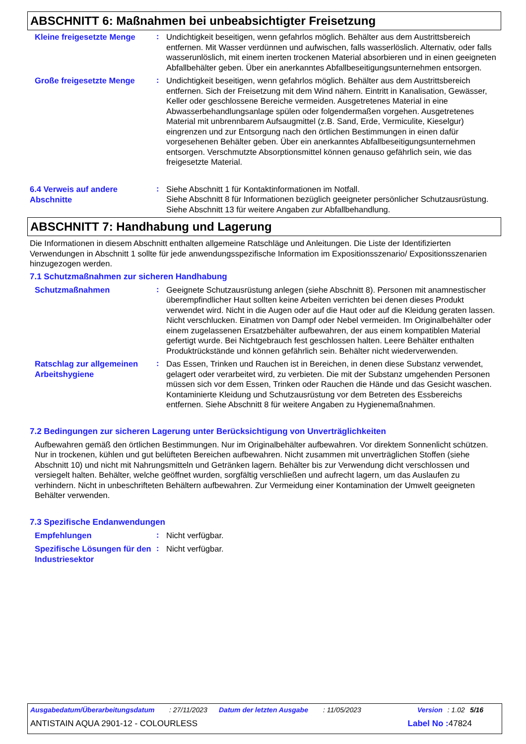ABSCHNITT 6: Maßnahmen bei unbeabsichtigter Freisetzung
Kleine freigesetzte Menge
:
Undichtigkeit beseitigen, wenn gefahrlos möglich. Behälter aus dem Austrittsbereich entfernen. Mit Wasser verdünnen und aufwischen, falls wasserlöslich. Alternativ, oder falls wasserunlöslich, mit einem inerten trockenen Material absorbieren und in einen geeigneten Abfallbehälter geben. Über ein anerkanntes Abfallbeseitigungsunternehmen entsorgen.
Große freigesetzte Menge
:
Undichtigkeit beseitigen, wenn gefahrlos möglich. Behälter aus dem Austrittsbereich entfernen. Sich der Freisetzung mit dem Wind nähern. Eintritt in Kanalisation, Gewässer, Keller oder geschlossene Bereiche vermeiden. Ausgetretenes Material in eine Abwasserbehandlungsanlage spülen oder folgendermaßen vorgehen. Ausgetretenes Material mit unbrennbarem Aufsaugmittel (z.B. Sand, Erde, Vermiculite, Kieselgur) eingrenzen und zur Entsorgung nach den örtlichen Bestimmungen in einen dafür vorgesehenen Behälter geben. Über ein anerkanntes Abfallbeseitigungsunternehmen entsorgen. Verschmutzte Absorptionsmittel können genauso gefährlich sein, wie das freigesetzte Material.
6.4 Verweis auf andere Abschnitte
:
Siehe Abschnitt 1 für Kontaktinformationen im Notfall.
Siehe Abschnitt 8 für Informationen bezüglich geeigneter persönlicher Schutzausrüstung.
Siehe Abschnitt 13 für weitere Angaben zur Abfallbehandlung.
ABSCHNITT 7: Handhabung und Lagerung
Die Informationen in diesem Abschnitt enthalten allgemeine Ratschläge und Anleitungen. Die Liste der Identifizierten Verwendungen in Abschnitt 1 sollte für jede anwendungsspezifische Information im Expositionsszenario/ Expositionsszenarien hinzugezogen werden.
7.1 Schutzmaßnahmen zur sicheren Handhabung
Schutzmaßnahmen
:
Geeignete Schutzausrüstung anlegen (siehe Abschnitt 8). Personen mit anamnestischer überempfindlicher Haut sollten keine Arbeiten verrichten bei denen dieses Produkt verwendet wird. Nicht in die Augen oder auf die Haut oder auf die Kleidung geraten lassen. Nicht verschlucken. Einatmen von Dampf oder Nebel vermeiden. Im Originalbehälter oder einem zugelassenen Ersatzbehälter aufbewahren, der aus einem kompatiblen Material gefertigt wurde. Bei Nichtgebrauch fest geschlossen halten. Leere Behälter enthalten Produktrückstände und können gefährlich sein. Behälter nicht wiederverwenden.
Ratschlag zur allgemeinen Arbeitshygiene
:
Das Essen, Trinken und Rauchen ist in Bereichen, in denen diese Substanz verwendet, gelagert oder verarbeitet wird, zu verbieten. Die mit der Substanz umgehenden Personen müssen sich vor dem Essen, Trinken oder Rauchen die Hände und das Gesicht waschen. Kontaminierte Kleidung und Schutzausrüstung vor dem Betreten des Essbereichs entfernen. Siehe Abschnitt 8 für weitere Angaben zu Hygienemaßnahmen.
7.2 Bedingungen zur sicheren Lagerung unter Berücksichtigung von Unverträglichkeiten
Aufbewahren gemäß den örtlichen Bestimmungen. Nur im Originalbehälter aufbewahren. Vor direktem Sonnenlicht schützen. Nur in trockenen, kühlen und gut belüfteten Bereichen aufbewahren. Nicht zusammen mit unverträglichen Stoffen (siehe Abschnitt 10) und nicht mit Nahrungsmitteln und Getränken lagern. Behälter bis zur Verwendung dicht verschlossen und versiegelt halten. Behälter, welche geöffnet wurden, sorgfältig verschließen und aufrecht lagern, um das Auslaufen zu verhindern. Nicht in unbeschrifteten Behältern aufbewahren. Zur Vermeidung einer Kontamination der Umwelt geeigneten Behälter verwenden.
7.3 Spezifische Endanwendungen
Empfehlungen
:
Nicht verfügbar.
Spezifische Lösungen für den Industriesektor
:
Nicht verfügbar.
Ausgabedatum/Überarbeitungsdatum: 27/11/2023 Datum der letzten Ausgabe: 11/05/2023 Version: 1.02 5/16
ANTISTAIN AQUA 2901-12 - COLOURLESS Label No : 47824